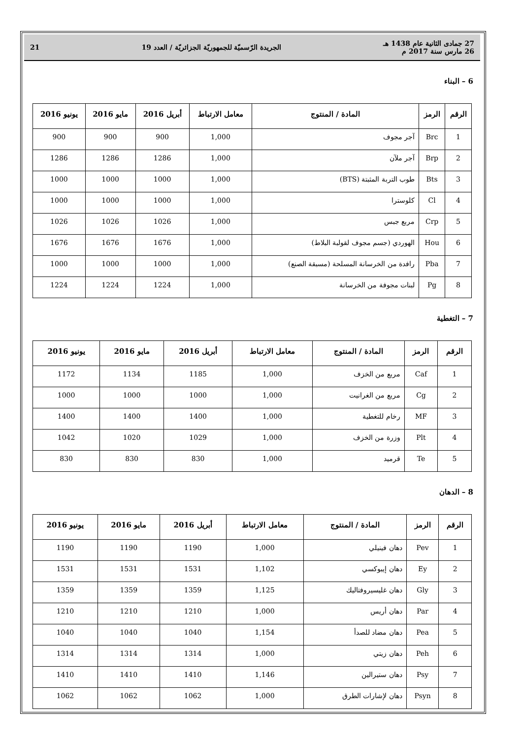27 جمادى الثانية عام 1438 هـ
26 مارس سنة 2017 م
الجريدة الرّسميّة للجمهوريّة الجزائريّة / العدد 19
21
6 – البناء
| الرقم | الرمز | المادة / المنتوج | معامل الارتباط | أبريل 2016 | مايو 2016 | يونيو 2016 |
| --- | --- | --- | --- | --- | --- | --- |
| 1 | Brc | آجر مجوف | 1,000 | 900 | 900 | 900 |
| 2 | Brp | آجر ملآن | 1,000 | 1286 | 1286 | 1286 |
| 3 | Bts | طوب التربة المثبتة (BTS) | 1,000 | 1000 | 1000 | 1000 |
| 4 | Cl | كلوسترا | 1,000 | 1000 | 1000 | 1000 |
| 5 | Crp | مربع جبس | 1,000 | 1026 | 1026 | 1026 |
| 6 | Hou | الهوردي (جسم مجوف لقولبة البلاط) | 1,000 | 1676 | 1676 | 1676 |
| 7 | Pba | رافدة من الخرسانة المسلحة (مسبقة الصنع) | 1,000 | 1000 | 1000 | 1000 |
| 8 | Pg | لبنات مجوفة من الخرسانة | 1,000 | 1224 | 1224 | 1224 |
7 – التغطية
| الرقم | الرمز | المادة / المنتوج | معامل الارتباط | أبريل 2016 | مايو 2016 | يونيو 2016 |
| --- | --- | --- | --- | --- | --- | --- |
| 1 | Caf | مربع من الخزف | 1,000 | 1185 | 1134 | 1172 |
| 2 | Cg | مربع من الغرانيت | 1,000 | 1000 | 1000 | 1000 |
| 3 | MF | رخام للتغطية | 1,000 | 1400 | 1400 | 1400 |
| 4 | Plt | وزرة من الخزف | 1,000 | 1029 | 1020 | 1042 |
| 5 | Te | قرميد | 1,000 | 830 | 830 | 830 |
8 – الدهان
| الرقم | الرمز | المادة / المنتوج | معامل الارتباط | أبريل 2016 | مايو 2016 | يونيو 2016 |
| --- | --- | --- | --- | --- | --- | --- |
| 1 | Pev | دهان فينيلي | 1,000 | 1190 | 1190 | 1190 |
| 2 | Ey | دهان إيبوكسي | 1,102 | 1531 | 1531 | 1531 |
| 3 | Gly | دهان غليسيروفتاليك | 1,125 | 1359 | 1359 | 1359 |
| 4 | Par | دهان أريس | 1,000 | 1210 | 1210 | 1210 |
| 5 | Pea | دهان مضاد للصدأ | 1,154 | 1040 | 1040 | 1040 |
| 6 | Peh | دهان زيتي | 1,000 | 1314 | 1314 | 1314 |
| 7 | Psy | دهان ستيرالين | 1,146 | 1410 | 1410 | 1410 |
| 8 | Psyn | دهان لإشارات الطرق | 1,000 | 1062 | 1062 | 1062 |